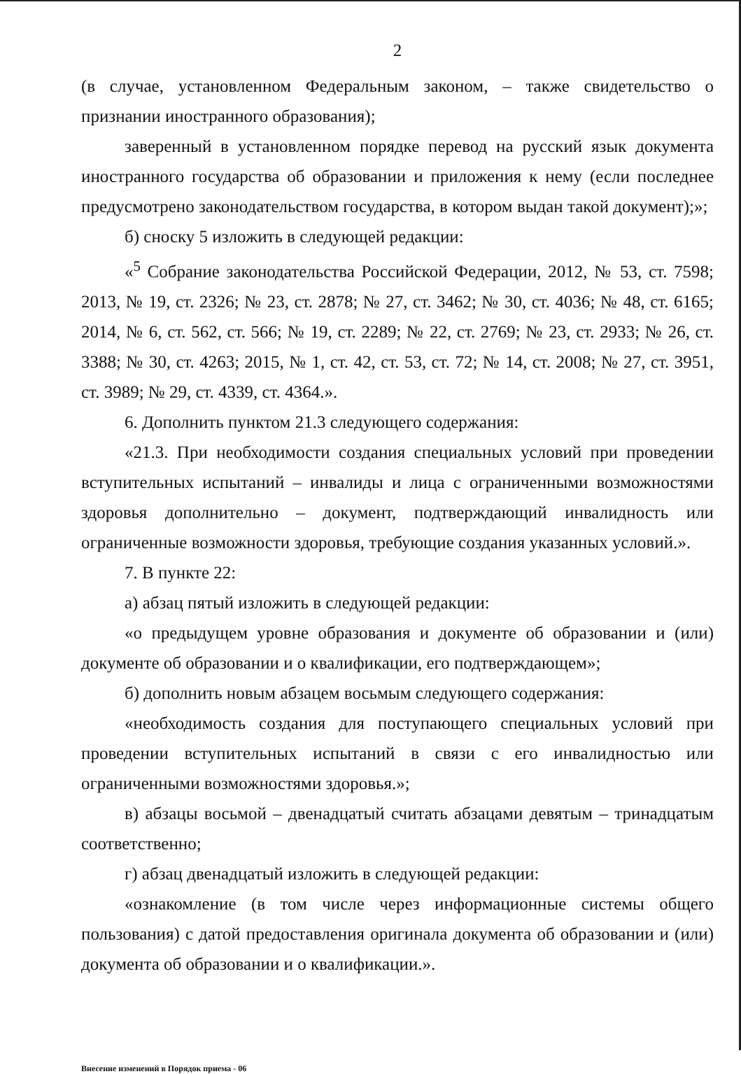2
(в случае, установленном Федеральным законом, – также свидетельство о признании иностранного образования);
заверенный в установленном порядке перевод на русский язык документа иностранного государства об образовании и приложения к нему (если последнее предусмотрено законодательством государства, в котором выдан такой документ);»;
б) сноску 5 изложить в следующей редакции:
«<sup>5</sup> Собрание законодательства Российской Федерации, 2012, № 53, ст. 7598; 2013, № 19, ст. 2326; № 23, ст. 2878; № 27, ст. 3462; № 30, ст. 4036; № 48, ст. 6165; 2014, № 6, ст. 562, ст. 566; № 19, ст. 2289; № 22, ст. 2769; № 23, ст. 2933; № 26, ст. 3388; № 30, ст. 4263; 2015, № 1, ст. 42, ст. 53, ст. 72; № 14, ст. 2008; № 27, ст. 3951, ст. 3989; № 29, ст. 4339, ст. 4364.».
6. Дополнить пунктом 21.3 следующего содержания:
«21.3. При необходимости создания специальных условий при проведении вступительных испытаний – инвалиды и лица с ограниченными возможностями здоровья дополнительно – документ, подтверждающий инвалидность или ограниченные возможности здоровья, требующие создания указанных условий.».
7. В пункте 22:
а) абзац пятый изложить в следующей редакции:
«о предыдущем уровне образования и документе об образовании и (или) документе об образовании и о квалификации, его подтверждающем»;
б) дополнить новым абзацем восьмым следующего содержания:
«необходимость создания для поступающего специальных условий при проведении вступительных испытаний в связи с его инвалидностью или ограниченными возможностями здоровья.»;
в) абзацы восьмой – двенадцатый считать абзацами девятым – тринадцатым соответственно;
г) абзац двенадцатый изложить в следующей редакции:
«ознакомление (в том числе через информационные системы общего пользования) с датой предоставления оригинала документа об образовании и (или) документа об образовании и о квалификации.».
Внесение изменений в Порядок приема - 06